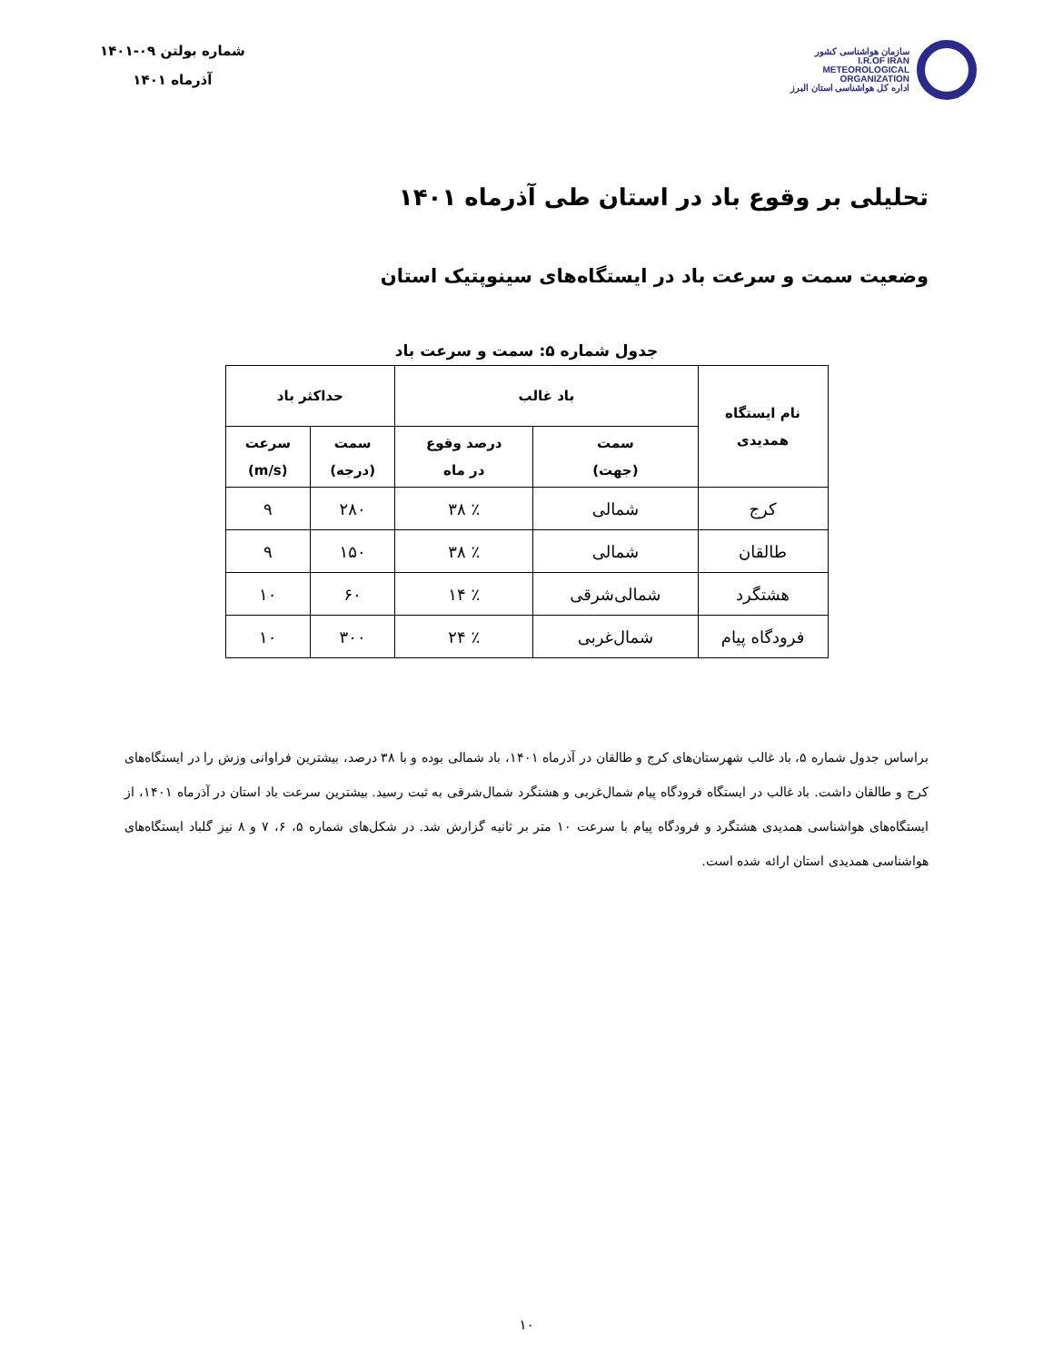سازمان هواشناسی کشور
I.R.OF IRAN
METEOROLOGICAL
ORGANIZATION
اداره کل هواشناسی استان البرز
شماره بولتن ۰۹-۱۴۰۱
آذرماه ۱۴۰۱
تحلیلی بر وقوع باد در استان طی آذرماه ۱۴۰۱
وضعیت سمت و سرعت باد در ایستگاه‌های سینوپتیک استان
جدول شماره ۵: سمت و سرعت باد
| نام ایستگاه همدیدی | باد غالب | | حداکثر باد | |
| --- | --- | --- | --- | --- |
| | سمت (جهت) | درصد وقوع در ماه | سمت (درجه) | سرعت (m/s) |
| کرج | شمالی | ٪ ۳۸ | ۲۸۰ | ۹ |
| طالقان | شمالی | ٪ ۳۸ | ۱۵۰ | ۹ |
| هشتگرد | شمالی‌شرقی | ٪ ۱۴ | ۶۰ | ۱۰ |
| فرودگاه پیام | شمال‌غربی | ٪ ۲۴ | ۳۰۰ | ۱۰ |
براساس جدول شماره ۵، باد غالب شهرستان‌های کرج و طالقان در آذرماه ۱۴۰۱، باد شمالی بوده و با ۳۸ درصد، بیشترین فراوانی وزش را در ایستگاه‌های کرج و طالقان داشت. باد غالب در ایستگاه فرودگاه پیام شمال‌غربی و هشتگرد شمال‌شرقی به ثبت رسید. بیشترین سرعت باد استان در آذرماه ۱۴۰۱، از ایستگاه‌های هواشناسی همدیدی هشتگرد و فرودگاه پیام با سرعت ۱۰ متر بر ثانیه گزارش شد. در شکل‌های شماره ۵، ۶، ۷ و ۸ نیز گلباد ایستگاه‌های هواشناسی همدیدی استان ارائه شده است.
۱۰